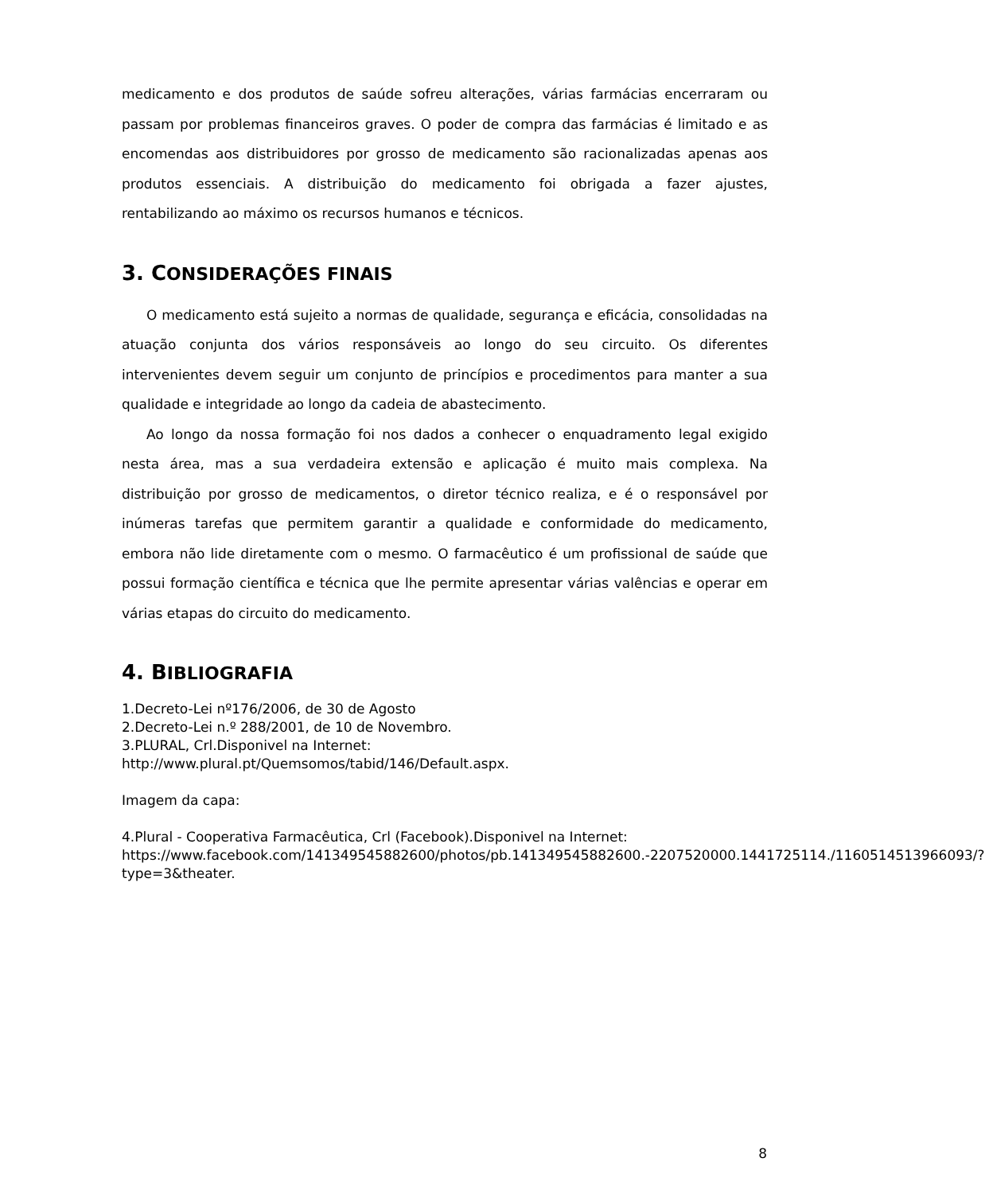medicamento e dos produtos de saúde sofreu alterações, várias farmácias encerraram ou passam por problemas financeiros graves. O poder de compra das farmácias é limitado e as encomendas aos distribuidores por grosso de medicamento são racionalizadas apenas aos produtos essenciais. A distribuição do medicamento foi obrigada a fazer ajustes, rentabilizando ao máximo os recursos humanos e técnicos.
3. CONSIDERAÇÕES FINAIS
O medicamento está sujeito a normas de qualidade, segurança e eficácia, consolidadas na atuação conjunta dos vários responsáveis ao longo do seu circuito. Os diferentes intervenientes devem seguir um conjunto de princípios e procedimentos para manter a sua qualidade e integridade ao longo da cadeia de abastecimento.
Ao longo da nossa formação foi nos dados a conhecer o enquadramento legal exigido nesta área, mas a sua verdadeira extensão e aplicação é muito mais complexa. Na distribuição por grosso de medicamentos, o diretor técnico realiza, e é o responsável por inúmeras tarefas que permitem garantir a qualidade e conformidade do medicamento, embora não lide diretamente com o mesmo. O farmacêutico é um profissional de saúde que possui formação científica e técnica que lhe permite apresentar várias valências e operar em várias etapas do circuito do medicamento.
4. BIBLIOGRAFIA
1.Decreto-Lei nº176/2006, de 30 de Agosto
2.Decreto-Lei n.º 288/2001, de 10 de Novembro.
3.PLURAL, Crl.Disponivel na Internet:
http://www.plural.pt/Quemsomos/tabid/146/Default.aspx.
Imagem da capa:
4.Plural - Cooperativa Farmacêutica, Crl (Facebook).Disponivel na Internet:
https://www.facebook.com/141349545882600/photos/pb.141349545882600.-2207520000.1441725114./1160514513966093/?type=3&theater.
8